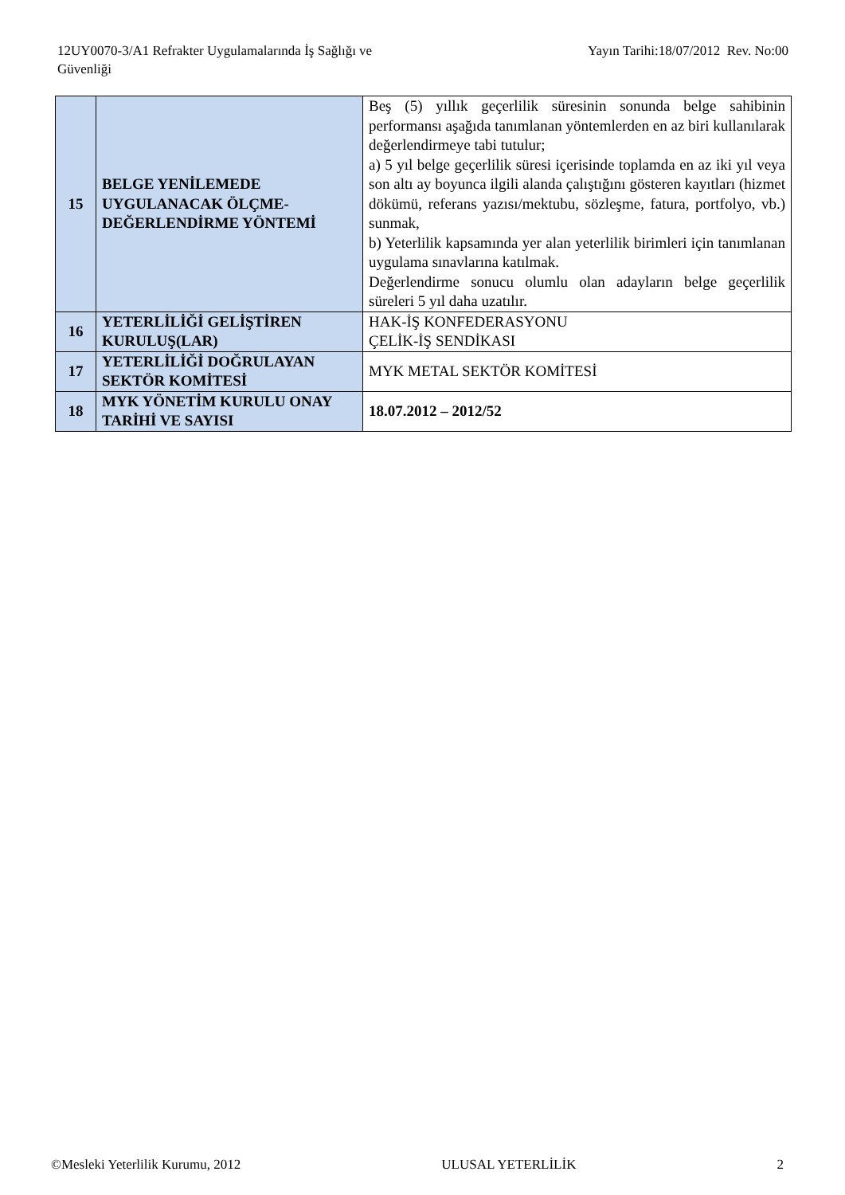12UY0070-3/A1 Refrakter Uygulamalarında İş Sağlığı ve
Güvenliği
Yayın Tarihi:18/07/2012 Rev. No:00
| 15 | BELGE YENİLEMEDE UYGULANACAK ÖLÇME-DEĞERLENDİRME YÖNTEMİ | Beş (5) yıllık geçerlilik süresinin sonunda belge sahibinin performansı aşağıda tanımlanan yöntemlerden en az biri kullanılarak değerlendirmeye tabi tutulur; a) 5 yıl belge geçerlilik süresi içerisinde toplamda en az iki yıl veya son altı ay boyunca ilgili alanda çalıştığını gösteren kayıtları (hizmet dökümü, referans yazısı/mektubu, sözleşme, fatura, portfolyo, vb.) sunmak, b) Yeterlilik kapsamında yer alan yeterlilik birimleri için tanımlanan uygulama sınavlarına katılmak. Değerlendirme sonucu olumlu olan adayların belge geçerlilik süreleri 5 yıl daha uzatılır. |
| 16 | YETERLİLİĞİ GELİŞTİREN KURULUŞ(LAR) | HAK-İŞ KONFEDERASYONU ÇELİK-İŞ SENDİKASI |
| 17 | YETERLİLİĞİ DOĞRULAYAN SEKTÖR KOMİTESİ | MYK METAL SEKTÖR KOMİTESİ |
| 18 | MYK YÖNETİM KURULU ONAY TARİHİ VE SAYISI | 18.07.2012 – 2012/52 |
©Mesleki Yeterlilik Kurumu, 2012 ULUSAL YETERLİLİK 2